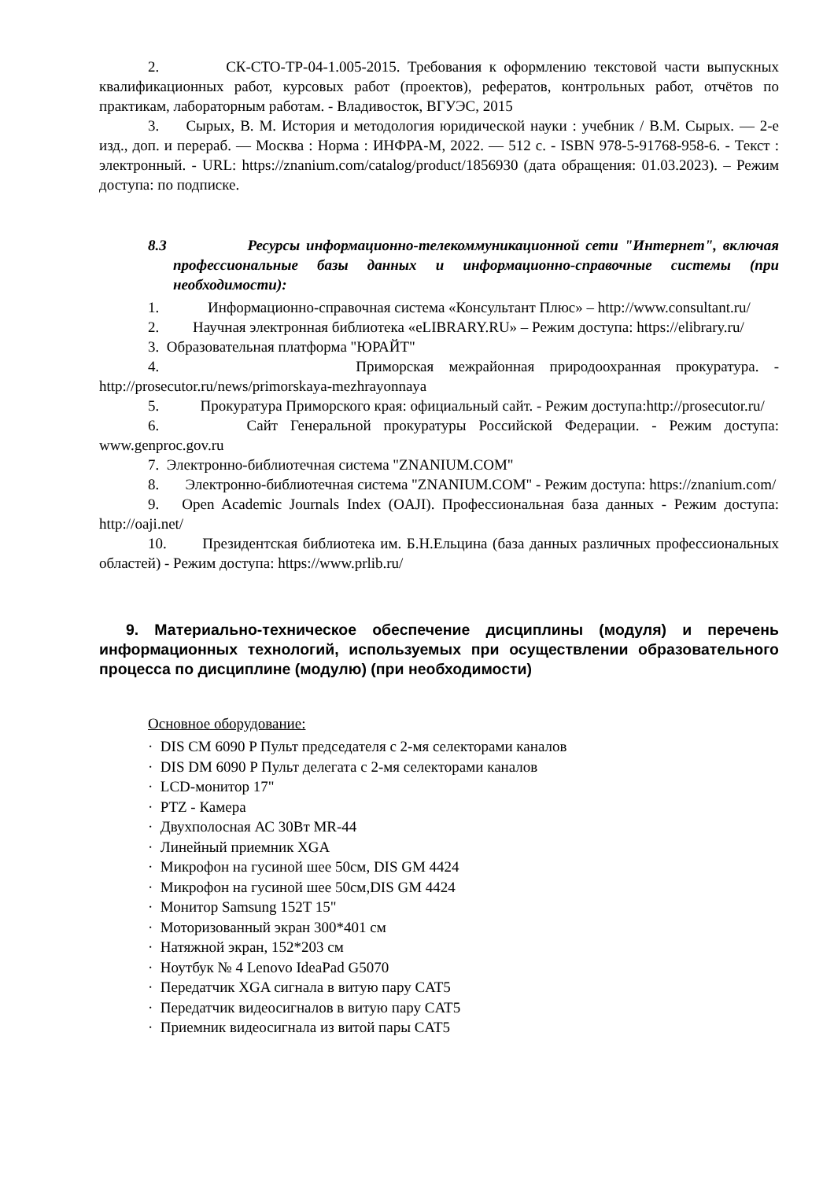2. СК-СТО-ТР-04-1.005-2015. Требования к оформлению текстовой части выпускных квалификационных работ, курсовых работ (проектов), рефератов, контрольных работ, отчётов по практикам, лабораторным работам. - Владивосток, ВГУЭС, 2015
3. Сырых, В. М. История и методология юридической науки : учебник / В.М. Сырых. — 2-е изд., доп. и перераб. — Москва : Норма : ИНФРА-М, 2022. — 512 с. - ISBN 978-5-91768-958-6. - Текст : электронный. - URL: https://znanium.com/catalog/product/1856930 (дата обращения: 01.03.2023). – Режим доступа: по подписке.
8.3 Ресурсы информационно-телекоммуникационной сети "Интернет", включая профессиональные базы данных и информационно-справочные системы (при необходимости):
1. Информационно-справочная система «Консультант Плюс» – http://www.consultant.ru/
2. Научная электронная библиотека «eLIBRARY.RU» – Режим доступа: https://elibrary.ru/
3. Образовательная платформа "ЮРАЙТ"
4. Приморская межрайонная природоохранная прокуратура. - http://prosecutor.ru/news/primorskaya-mezhrayonnaya
5. Прокуратура Приморского края: официальный сайт. - Режим доступа:http://prosecutor.ru/
6. Сайт Генеральной прокуратуры Российской Федерации. - Режим доступа: www.genproc.gov.ru
7. Электронно-библиотечная система "ZNANIUM.COM"
8. Электронно-библиотечная система "ZNANIUM.COM" - Режим доступа: https://znanium.com/
9. Open Academic Journals Index (OAJI). Профессиональная база данных - Режим доступа: http://oaji.net/
10. Президентская библиотека им. Б.Н.Ельцина (база данных различных профессиональных областей) - Режим доступа: https://www.prlib.ru/
9. Материально-техническое обеспечение дисциплины (модуля) и перечень информационных технологий, используемых при осуществлении образовательного процесса по дисциплине (модулю) (при необходимости)
Основное оборудование:
· DIS CM 6090 P Пульт председателя с 2-мя селекторами каналов
· DIS DM 6090 P Пульт делегата с 2-мя селекторами каналов
· LCD-монитор 17"
· PTZ - Камера
· Двухполосная АС 30Вт MR-44
· Линейный приемник XGA
· Микрофон на гусиной шее 50см, DIS GM 4424
· Микрофон на гусиной шее 50см,DIS GM 4424
· Монитор Samsung 152T 15"
· Моторизованный экран 300*401 см
· Натяжной экран, 152*203 см
· Ноутбук № 4 Lenovo IdeaPad G5070
· Передатчик XGA сигнала в витую пару CAT5
· Передатчик видеосигналов в витую пару CAT5
· Приемник видеосигнала из витой пары CAT5